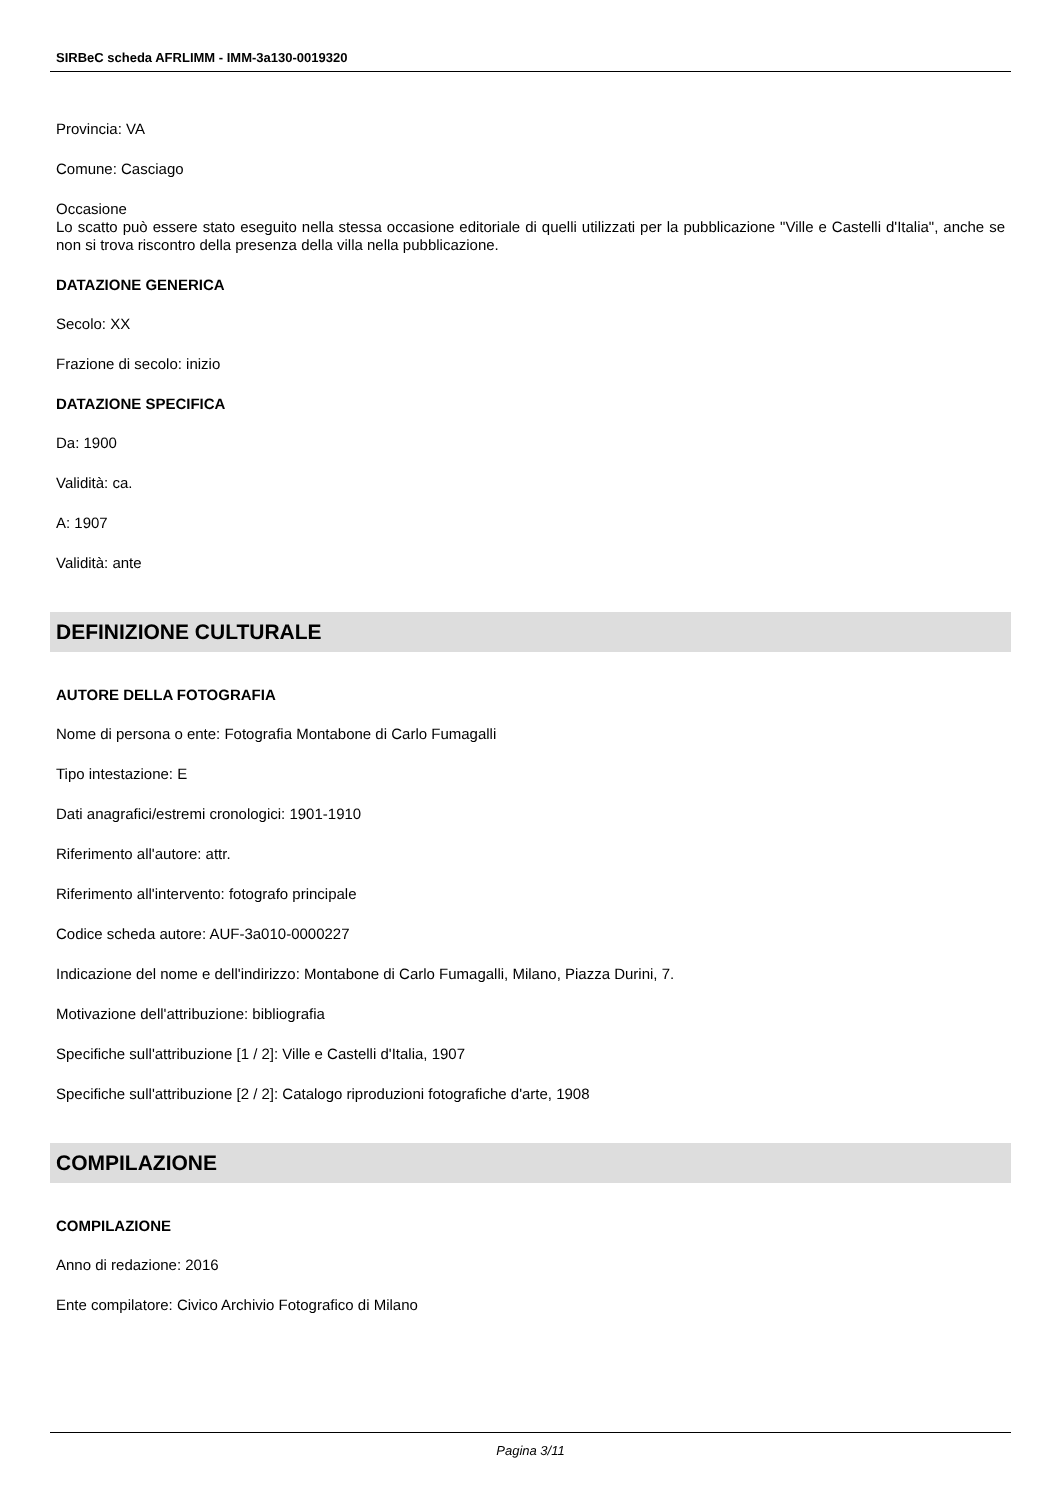SIRBeC scheda AFRLIMM - IMM-3a130-0019320
Provincia: VA
Comune: Casciago
Occasione
Lo scatto può essere stato eseguito nella stessa occasione editoriale di quelli utilizzati per la pubblicazione "Ville e Castelli d'Italia", anche se non si trova riscontro della presenza della villa nella pubblicazione.
DATAZIONE GENERICA
Secolo: XX
Frazione di secolo: inizio
DATAZIONE SPECIFICA
Da: 1900
Validità: ca.
A: 1907
Validità: ante
DEFINIZIONE CULTURALE
AUTORE DELLA FOTOGRAFIA
Nome di persona o ente: Fotografia Montabone di Carlo Fumagalli
Tipo intestazione: E
Dati anagrafici/estremi cronologici: 1901-1910
Riferimento all'autore: attr.
Riferimento all'intervento: fotografo principale
Codice scheda autore: AUF-3a010-0000227
Indicazione del nome e dell'indirizzo: Montabone di Carlo Fumagalli, Milano, Piazza Durini, 7.
Motivazione dell'attribuzione: bibliografia
Specifiche sull'attribuzione [1 / 2]: Ville e Castelli d'Italia, 1907
Specifiche sull'attribuzione [2 / 2]: Catalogo riproduzioni fotografiche d'arte, 1908
COMPILAZIONE
COMPILAZIONE
Anno di redazione: 2016
Ente compilatore: Civico Archivio Fotografico di Milano
Pagina 3/11